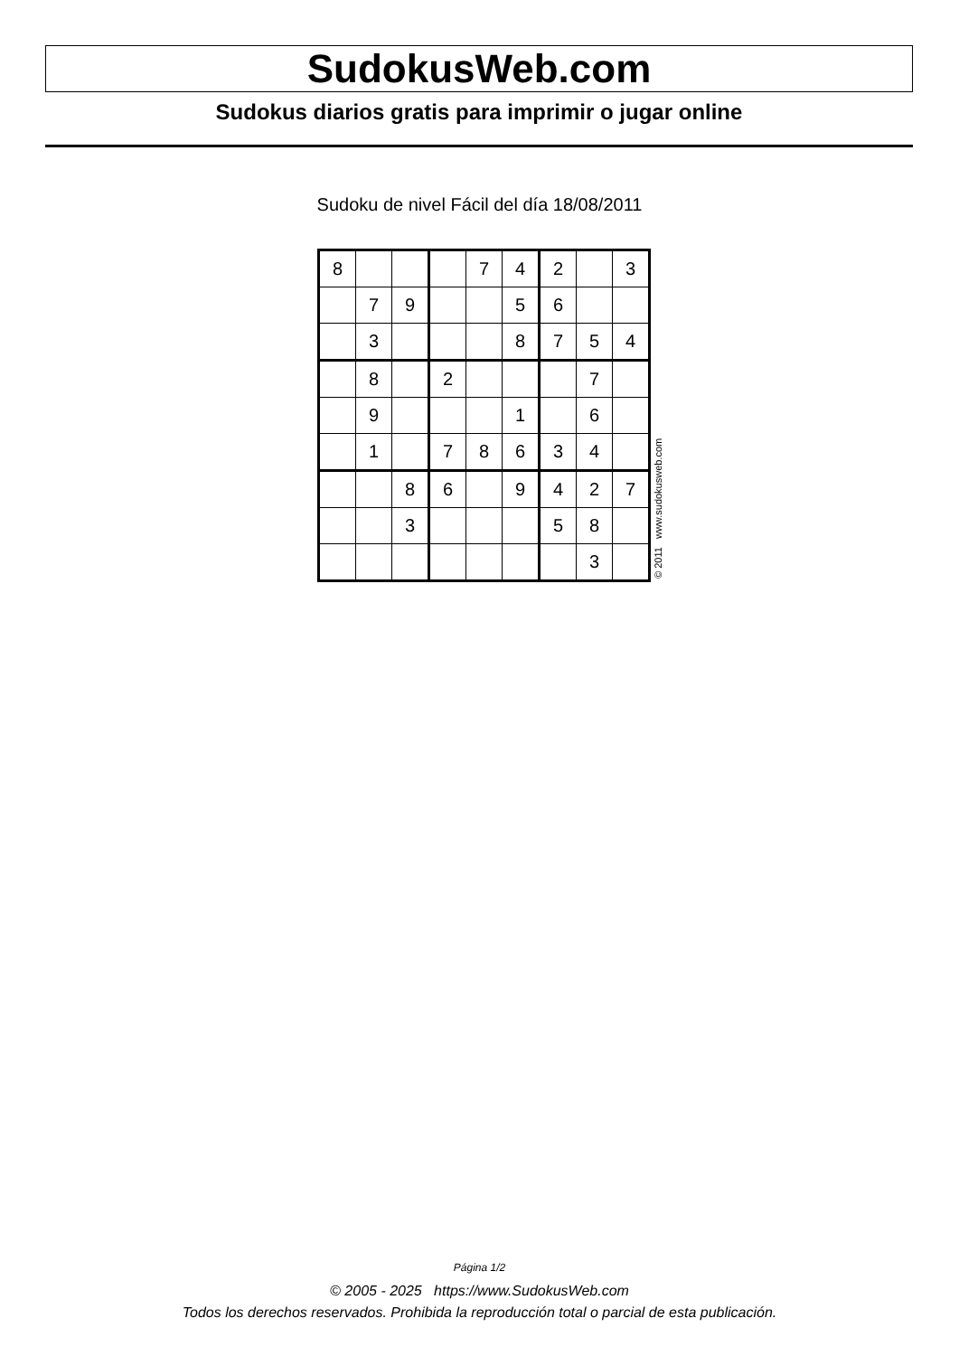SudokusWeb.com
Sudokus diarios gratis para imprimir o jugar online
Sudoku de nivel Fácil del día 18/08/2011
| 8 | | | | 7 | 4 | 2 | | 3 |
| | 7 | 9 | | | 5 | 6 | | |
| | 3 | | | | 8 | 7 | 5 | 4 |
| | 8 | | 2 | | | | 7 | |
| | 9 | | | | 1 | | 6 | |
| | 1 | | 7 | 8 | 6 | 3 | 4 | |
| | | 8 | 6 | | 9 | 4 | 2 | 7 |
| | | 3 | | | | 5 | 8 | |
| | | | | | | | 3 | |
© 2011 www.sudokusweb.com
Página 1/2
© 2005 - 2025 https://www.SudokusWeb.com
Todos los derechos reservados. Prohibida la reproducción total o parcial de esta publicación.